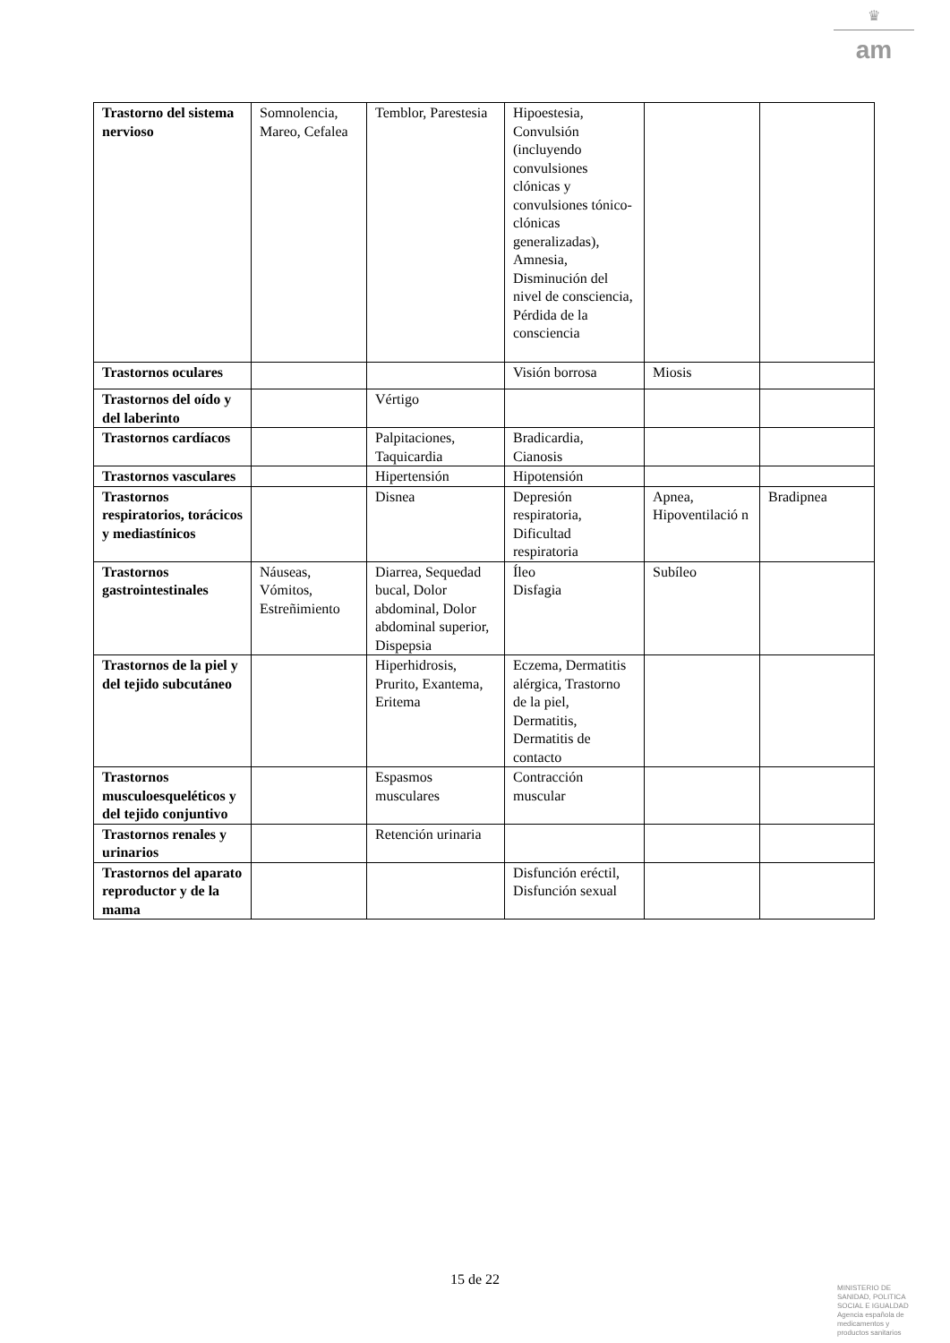♛
am
| Trastorno del sistema nervioso | Somnolencia, Mareo, Cefalea | Temblor, Parestesia | Hipoestesia, Convulsión (incluyendo convulsiones clónicas y convulsiones tónico-clónicas generalizadas), Amnesia, Disminución del nivel de consciencia, Pérdida de la consciencia | | |
| Trastornos oculares | | | Visión borrosa | Miosis | |
| Trastornos del oído y del laberinto | | Vértigo | | | |
| Trastornos cardíacos | | Palpitaciones, Taquicardia | Bradicardia, Cianosis | | |
| Trastornos vasculares | | Hipertensión | Hipotensión | | |
| Trastornos respiratorios, torácicos y mediastínicos | | Disnea | Depresión respiratoria, Dificultad respiratoria | Apnea, Hipoventilació n | Bradipnea |
| Trastornos gastrointestinales | Náuseas, Vómitos, Estreñimiento | Diarrea, Sequedad bucal, Dolor abdominal, Dolor abdominal superior, Dispepsia | Íleo Disfagia | Subíleo | |
| Trastornos de la piel y del tejido subcutáneo | | Hiperhidrosis, Prurito, Exantema, Eritema | Eczema, Dermatitis alérgica, Trastorno de la piel, Dermatitis, Dermatitis de contacto | | |
| Trastornos musculoesqueléticos y del tejido conjuntivo | | Espasmos musculares | Contracción muscular | | |
| Trastornos renales y urinarios | | Retención urinaria | | | |
| Trastornos del aparato reproductor y de la mama | | | Disfunción eréctil, Disfunción sexual | | |
15 de 22
MINISTERIO DE
SANIDAD, POLITICA
SOCIAL E IGUALDAD
Agencia española de
medicamentos y
productos sanitarios